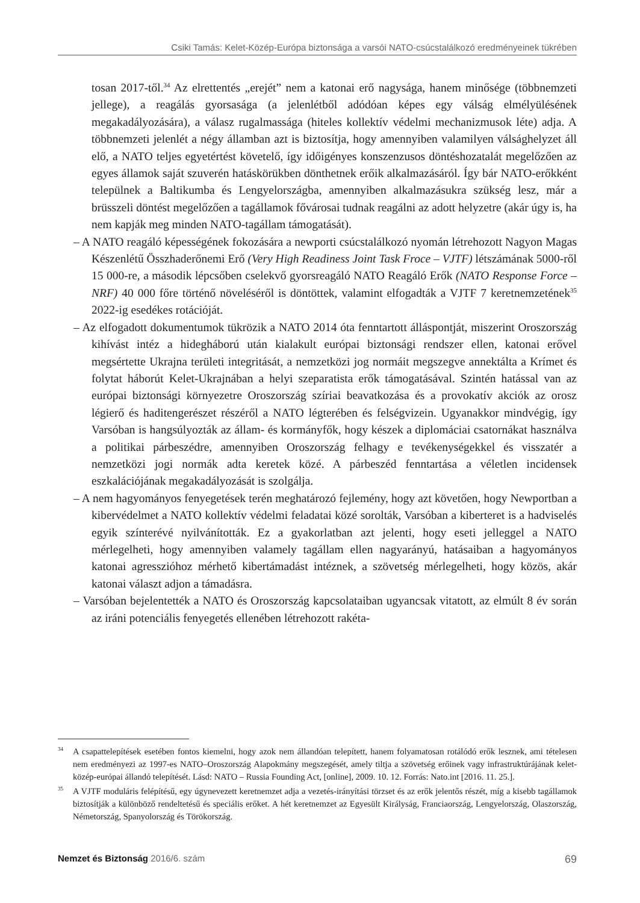Csiki Tamás: Kelet-Közép-Európa biztonsága a varsói NATO-csúcstalálkozó eredményeinek tükrében
tosan 2017-től.<sup>34</sup> Az elrettentés „erejét” nem a katonai erő nagysága, hanem minősége (többnemzeti jellege), a reagálás gyorsasága (a jelenlétből adódóan képes egy válság elmélyülésének megakadályozására), a válasz rugalmassága (hiteles kollektív védelmi mechanizmusok léte) adja. A többnemzeti jelenlét a négy államban azt is biztosítja, hogy amennyiben valamilyen válsághelyzet áll elő, a NATO teljes egyetértést követelő, így időigényes konszenzusos döntéshozatalát megelőzően az egyes államok saját szuverén hatáskörükben dönthetnek erőik alkalmazásáról. Így bár NATO-erőkként települnek a Baltikumba és Lengyelországba, amennyiben alkalmazásukra szükség lesz, már a brüsszeli döntést megelőzően a tagállamok fővárosai tudnak reagálni az adott helyzetre (akár úgy is, ha nem kapják meg minden NATO-tagállam támogatását).
– A NATO reagáló képességének fokozására a newporti csúcstalálkozó nyomán létrehozott Nagyon Magas Készenlétű Összhaderőnemi Erő (Very High Readiness Joint Task Froce – VJTF) létszámának 5000-ről 15 000-re, a második lépcsőben cselekvő gyorsreagáló NATO Reagáló Erők (NATO Response Force – NRF) 40 000 főre történő növeléséről is döntöttek, valamint elfogadták a VJTF 7 keretnemzetének<sup>35</sup> 2022-ig esedékes rotációját.
– Az elfogadott dokumentumok tükrözik a NATO 2014 óta fenntartott álláspontját, miszerint Oroszország kihívást intéz a hidegháború után kialakult európai biztonsági rendszer ellen, katonai erővel megsértette Ukrajna területi integritását, a nemzetközi jog normáit megszegve annektálta a Krímet és folytat háborút Kelet-Ukrajnában a helyi szeparatista erők támogatásával. Szintén hatással van az európai biztonsági környezetre Oroszország szíriai beavatkozása és a provokatív akciók az orosz légierő és haditengerészet részéről a NATO légterében és felségvizein. Ugyanakkor mindvégig, így Varsóban is hangsúlyozták az állam- és kormányfők, hogy készek a diplomáciai csatornákat használva a politikai párbeszédre, amennyiben Oroszország felhagy e tevékenységekkel és visszatér a nemzetközi jogi normák adta keretek közé. A párbeszéd fenntartása a véletlen incidensek eszkalációjának megakadályozását is szolgálja.
– A nem hagyományos fenyegetések terén meghatározó fejlemény, hogy azt követően, hogy Newportban a kibervédelmet a NATO kollektív védelmi feladatai közé sorolták, Varsóban a kiberteret is a hadviselés egyik színterévé nyilvánították. Ez a gyakorlatban azt jelenti, hogy eseti jelleggel a NATO mérlegelheti, hogy amennyiben valamely tagállam ellen nagyarányú, hatásaiban a hagyományos katonai agresszióhoz mérhető kibertámadást intéznek, a szövetség mérlegelheti, hogy közös, akár katonai választ adjon a támadásra.
– Varsóban bejelentették a NATO és Oroszország kapcsolataiban ugyancsak vitatott, az elmúlt 8 év során az iráni potenciális fenyegetés ellenében létrehozott rakéta-
<sup>34</sup> A csapattelepítések esetében fontos kiemelni, hogy azok nem állandóan telepített, hanem folyamatosan rotálódó erők lesznek, ami tételesen nem eredményezi az 1997-es NATO–Oroszország Alapokmány megszegését, amely tiltja a szövetség erőinek vagy infrastruktúrájának kelet-közép-európai állandó telepítését. Lásd: NATO – Russia Founding Act, [online], 2009. 10. 12. Forrás: Nato.int [2016. 11. 25.].
<sup>35</sup> A VJTF moduláris felépítésű, egy úgynevezett keretnemzet adja a vezetés-irányítási törzset és az erők jelentős részét, míg a kisebb tagállamok biztosítják a különböző rendeltetésű és speciális erőket. A hét keretnemzet az Egyesült Királyság, Franciaország, Lengyelország, Olaszország, Németország, Spanyolország és Törökország.
Nemzet és Biztonság 2016/6. szám 69